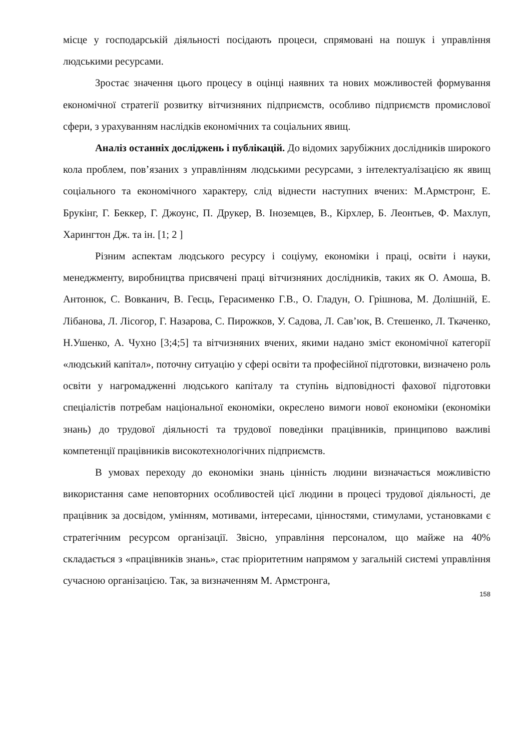місце у господарській діяльності посідають процеси, спрямовані на пошук і управління людськими ресурсами.
Зростає значення цього процесу в оцінці наявних та нових можливостей формування економічної стратегії розвитку вітчизняних підприємств, особливо підприємств промислової сфери, з урахуванням наслідків економічних та соціальних явищ.
Аналіз останніх досліджень і публікацій. До відомих зарубіжних дослідників широкого кола проблем, пов’язаних з управлінням людськими ресурсами, з інтелектуалізацією як явищ соціального та економічного характеру, слід віднести наступних вчених: М.Армстронг, Е. Брукінг, Г. Беккер, Г. Джоунс, П. Друкер, В. Іноземцев, В., Кірхлер, Б. Леонтьев, Ф. Махлуп, Харингтон Дж. та ін. [1; 2 ]
Різним аспектам людського ресурсу і соціуму, економіки і праці, освіти і науки, менеджменту, виробництва присвячені праці вітчизняних дослідників, таких як О. Амоша, В. Антонюк, С. Вовканич, В. Геєць, Герасименко Г.В., О. Гладун, О. Грішнова, М. Долішній, Е. Лібанова, Л. Лісогор, Г. Назарова, С. Пирожков, У. Садова, Л. Сав’юк, В. Стешенко, Л. Ткаченко, Н.Ушенко, А. Чухно [3;4;5] та вітчизняних вчених, якими надано зміст економічної категорії «людський капітал», поточну ситуацію у сфері освіти та професійної підготовки, визначено роль освіти у нагромадженні людського капіталу та ступінь відповідності фахової підготовки спеціалістів потребам національної економіки, окреслено вимоги нової економіки (економіки знань) до трудової діяльності та трудової поведінки працівників, принципово важливі компетенції працівників високотехнологічних підприємств.
В умовах переходу до економіки знань цінність людини визначається можливістю використання саме неповторних особливостей цієї людини в процесі трудової діяльності, де працівник за досвідом, умінням, мотивами, інтересами, цінностями, стимулами, установками є стратегічним ресурсом організації. Звісно, управління персоналом, що майже на 40% складається з «працівників знань», стає пріоритетним напрямом у загальній системі управління сучасною організацією. Так, за визначенням М. Армстронга,
158